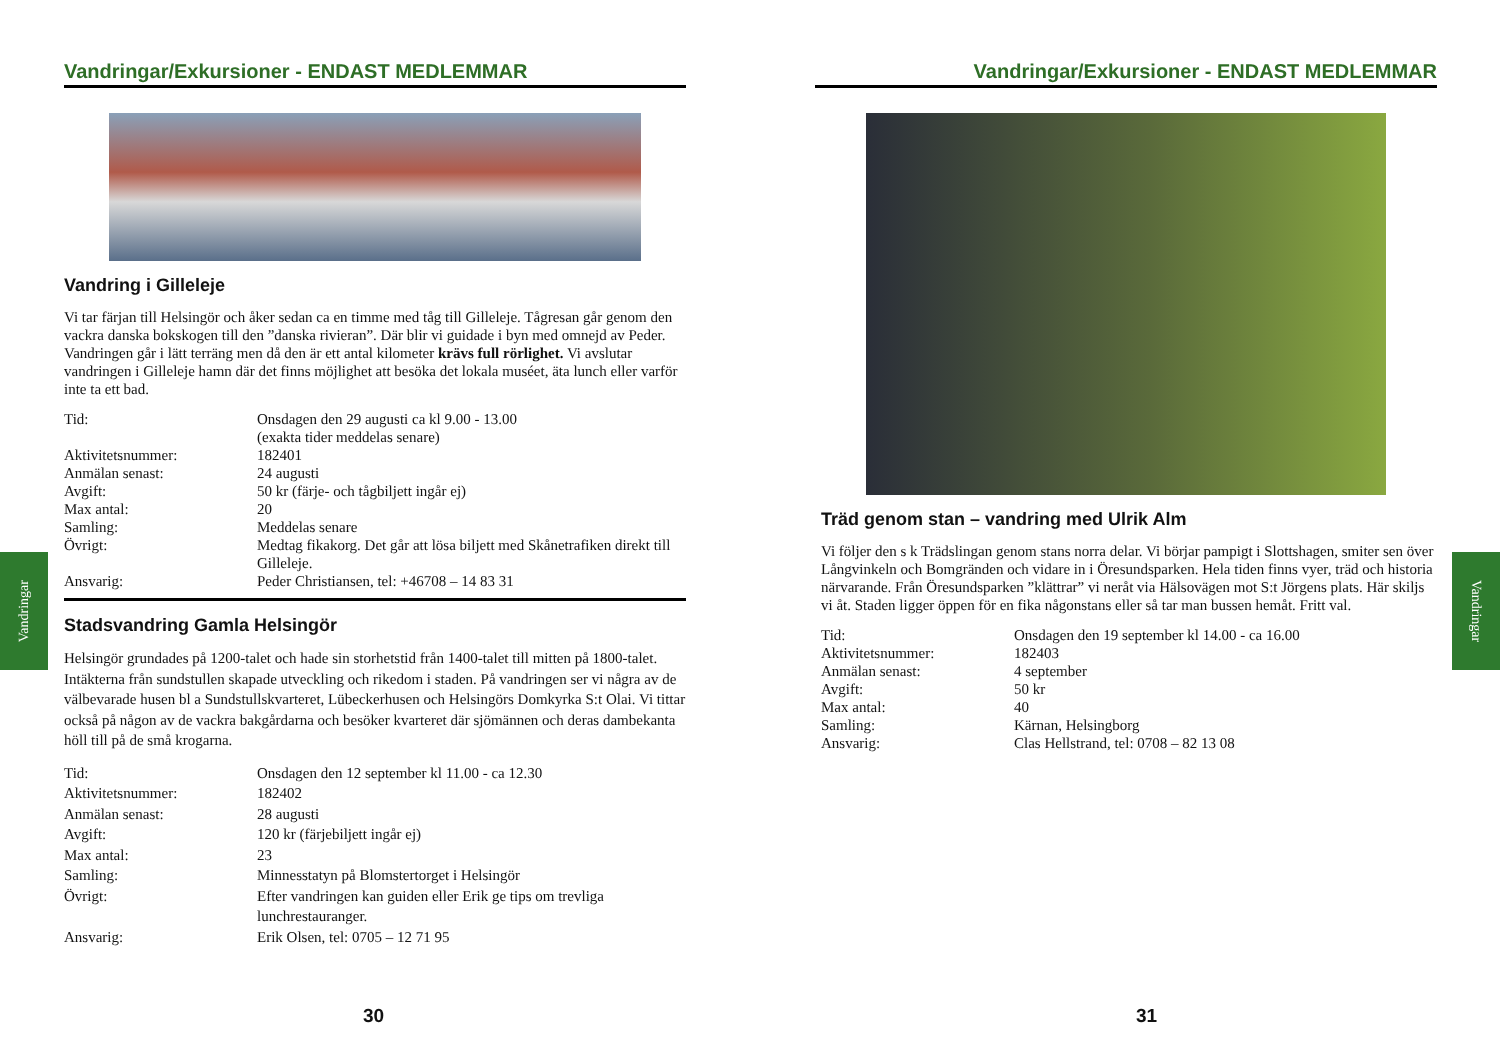Vandringar/Exkursioner - ENDAST MEDLEMMAR
Vandring i Gilleleje
Vi tar färjan till Helsingör och åker sedan ca en timme med tåg till Gilleleje. Tågresan går genom den vackra danska bokskogen till den ”danska rivieran”. Där blir vi guidade i byn med omnejd av Peder. Vandringen går i lätt terräng men då den är ett antal kilometer krävs full rörlighet. Vi avslutar vandringen i Gilleleje hamn där det finns möjlighet att besöka det lokala muséet, äta lunch eller varför inte ta ett bad.
| Tid: | Onsdagen den 29 augusti ca kl 9.00 - 13.00 (exakta tider meddelas senare) |
| Aktivitetsnummer: | 182401 |
| Anmälan senast: | 24 augusti |
| Avgift: | 50 kr (färje- och tågbiljett ingår ej) |
| Max antal: | 20 |
| Samling: | Meddelas senare |
| Övrigt: | Medtag fikakorg. Det går att lösa biljett med Skånetrafiken direkt till Gilleleje. |
| Ansvarig: | Peder Christiansen, tel: +46708 – 14 83 31 |
Stadsvandring Gamla Helsingör
Helsingör grundades på 1200-talet och hade sin storhetstid från 1400-talet till mitten på 1800-talet. Intäkterna från sundstullen skapade utveckling och rikedom i staden. På vandringen ser vi några av de välbevarade husen bl a Sundstullskvarteret, Lübeckerhusen och Helsingörs Domkyrka S:t Olai. Vi tittar också på någon av de vackra bakgårdarna och besöker kvarteret där sjömännen och deras dambekanta höll till på de små krogarna.
| Tid: | Onsdagen den 12 september kl 11.00 - ca 12.30 |
| Aktivitetsnummer: | 182402 |
| Anmälan senast: | 28 augusti |
| Avgift: | 120 kr (färjebiljett ingår ej) |
| Max antal: | 23 |
| Samling: | Minnesstatyn på Blomstertorget i Helsingör |
| Övrigt: | Efter vandringen kan guiden eller Erik ge tips om trevliga lunchrestauranger. |
| Ansvarig: | Erik Olsen, tel: 0705 – 12 71 95 |
Vandringar
30
Vandringar/Exkursioner - ENDAST MEDLEMMAR
Träd genom stan – vandring med Ulrik Alm
Vi följer den s k Trädslingan genom stans norra delar. Vi börjar pampigt i Slottshagen, smiter sen över Långvinkeln och Bomgränden och vidare in i Öresundsparken. Hela tiden finns vyer, träd och historia närvarande. Från Öresundsparken ”klättrar” vi neråt via Hälsovägen mot S:t Jörgens plats. Här skiljs vi åt. Staden ligger öppen för en fika någonstans eller så tar man bussen hemåt. Fritt val.
| Tid: | Onsdagen den 19 september kl 14.00 - ca 16.00 |
| Aktivitetsnummer: | 182403 |
| Anmälan senast: | 4 september |
| Avgift: | 50 kr |
| Max antal: | 40 |
| Samling: | Kärnan, Helsingborg |
| Ansvarig: | Clas Hellstrand, tel: 0708 – 82 13 08 |
Vandringar
31